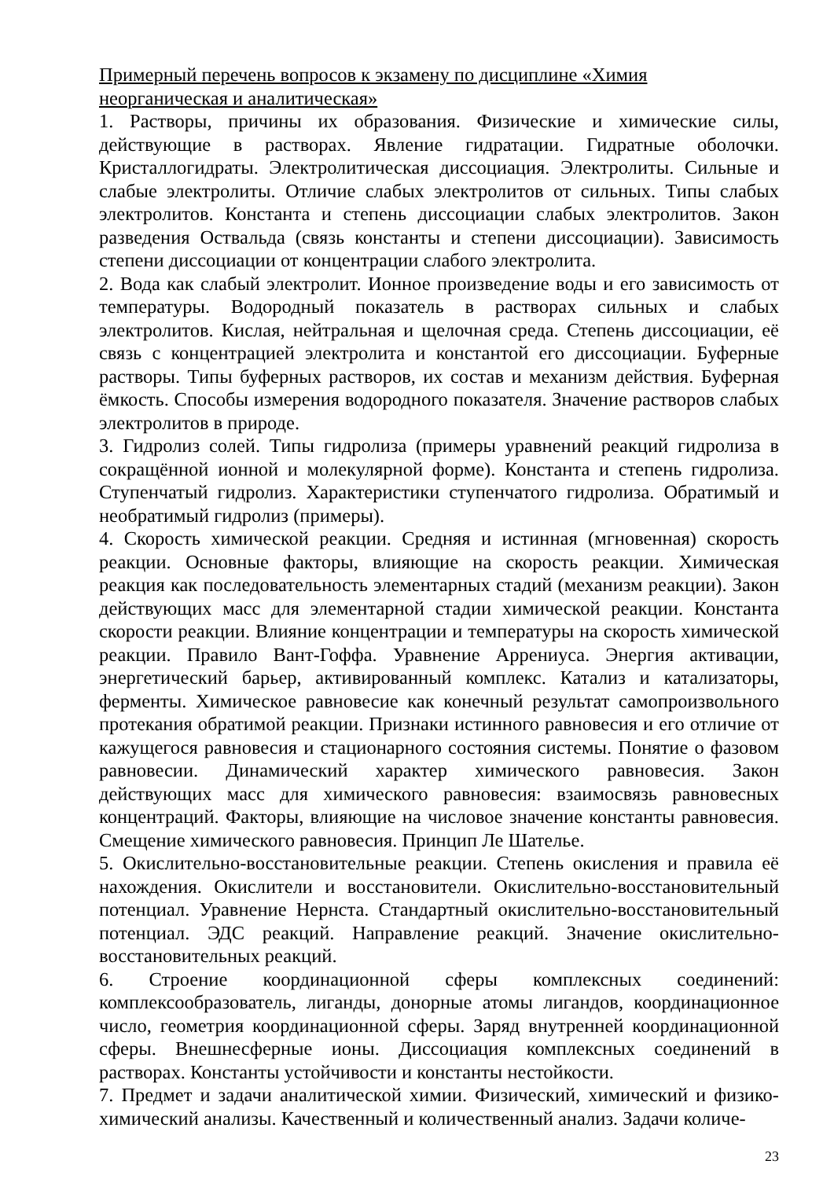Примерный перечень вопросов к экзамену по дисциплине «Химия неорганическая и аналитическая»
1. Растворы, причины их образования. Физические и химические силы, действующие в растворах. Явление гидратации. Гидратные оболочки. Кристаллогидраты. Электролитическая диссоциация. Электролиты. Сильные и слабые электролиты. Отличие слабых электролитов от сильных. Типы слабых электролитов. Константа и степень диссоциации слабых электролитов. Закон разведения Оствальда (связь константы и степени диссоциации). Зависимость степени диссоциации от концентрации слабого электролита.
2. Вода как слабый электролит. Ионное произведение воды и его зависимость от температуры. Водородный показатель в растворах сильных и слабых электролитов. Кислая, нейтральная и щелочная среда. Степень диссоциации, её связь с концентрацией электролита и константой его диссоциации. Буферные растворы. Типы буферных растворов, их состав и механизм действия. Буферная ёмкость. Способы измерения водородного показателя. Значение растворов слабых электролитов в природе.
3. Гидролиз солей. Типы гидролиза (примеры уравнений реакций гидролиза в сокращённой ионной и молекулярной форме). Константа и степень гидролиза. Ступенчатый гидролиз. Характеристики ступенчатого гидролиза. Обратимый и необратимый гидролиз (примеры).
4. Скорость химической реакции. Средняя и истинная (мгновенная) скорость реакции. Основные факторы, влияющие на скорость реакции. Химическая реакция как последовательность элементарных стадий (механизм реакции). Закон действующих масс для элементарной стадии химической реакции. Константа скорости реакции. Влияние концентрации и температуры на скорость химической реакции. Правило Вант-Гоффа. Уравнение Аррениуса. Энергия активации, энергетический барьер, активированный комплекс. Катализ и катализаторы, ферменты. Химическое равновесие как конечный результат самопроизвольного протекания обратимой реакции. Признаки истинного равновесия и его отличие от кажущегося равновесия и стационарного состояния системы. Понятие о фазовом равновесии. Динамический характер химического равновесия. Закон действующих масс для химического равновесия: взаимосвязь равновесных концентраций. Факторы, влияющие на числовое значение константы равновесия. Смещение химического равновесия. Принцип Ле Шателье.
5. Окислительно-восстановительные реакции. Степень окисления и правила её нахождения. Окислители и восстановители. Окислительно-восстановительный потенциал. Уравнение Нернста. Стандартный окислительно-восстановительный потенциал. ЭДС реакций. Направление реакций. Значение окислительно-восстановительных реакций.
6. Строение координационной сферы комплексных соединений: комплексообразователь, лиганды, донорные атомы лигандов, координационное число, геометрия координационной сферы. Заряд внутренней координационной сферы. Внешнесферные ионы. Диссоциация комплексных соединений в растворах. Константы устойчивости и константы нестойкости.
7. Предмет и задачи аналитической химии. Физический, химический и физико-химический анализы. Качественный и количественный анализ. Задачи количе-
23